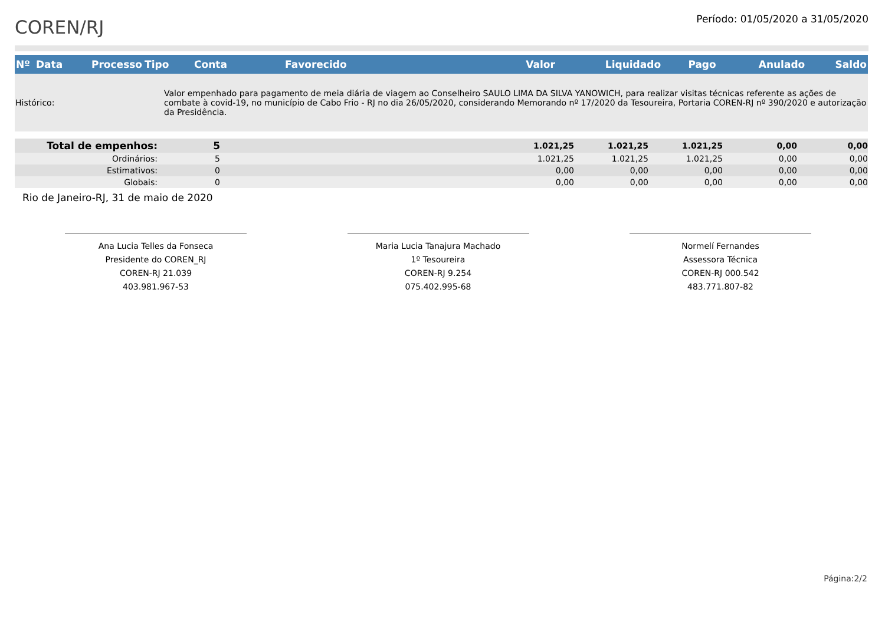COREN/RJ
Período: 01/05/2020 a 31/05/2020
| Nº | Data | Processo | Tipo | Conta | Favorecido | Valor | Liquidado | Pago | Anulado | Saldo |
| --- | --- | --- | --- | --- | --- | --- | --- | --- | --- | --- |
| Histórico: | Valor empenhado para pagamento de meia diária de viagem ao Conselheiro SAULO LIMA DA SILVA YANOWICH, para realizar visitas técnicas referente as ações de combate à covid-19, no município de Cabo Frio - RJ no dia 26/05/2020, considerando Memorando nº 17/2020 da Tesoureira, Portaria COREN-RJ nº 390/2020 e autorização da Presidência. |
| Total de empenhos: | 5 | 1.021,25 | 1.021,25 | 1.021,25 | 0,00 | 0,00 |
| Ordinários: | 5 | 1.021,25 | 1.021,25 | 1.021,25 | 0,00 | 0,00 |
| Estimativos: | 0 | 0,00 | 0,00 | 0,00 | 0,00 | 0,00 |
| Globais: | 0 | 0,00 | 0,00 | 0,00 | 0,00 | 0,00 |
Rio de Janeiro-RJ, 31 de maio de 2020
Ana Lucia Telles da Fonseca
Presidente do COREN_RJ
COREN-RJ 21.039
403.981.967-53
Maria Lucia Tanajura Machado
1º Tesoureira
COREN-RJ 9.254
075.402.995-68
Normelí Fernandes
Assessora Técnica
COREN-RJ 000.542
483.771.807-82
Página:2/2